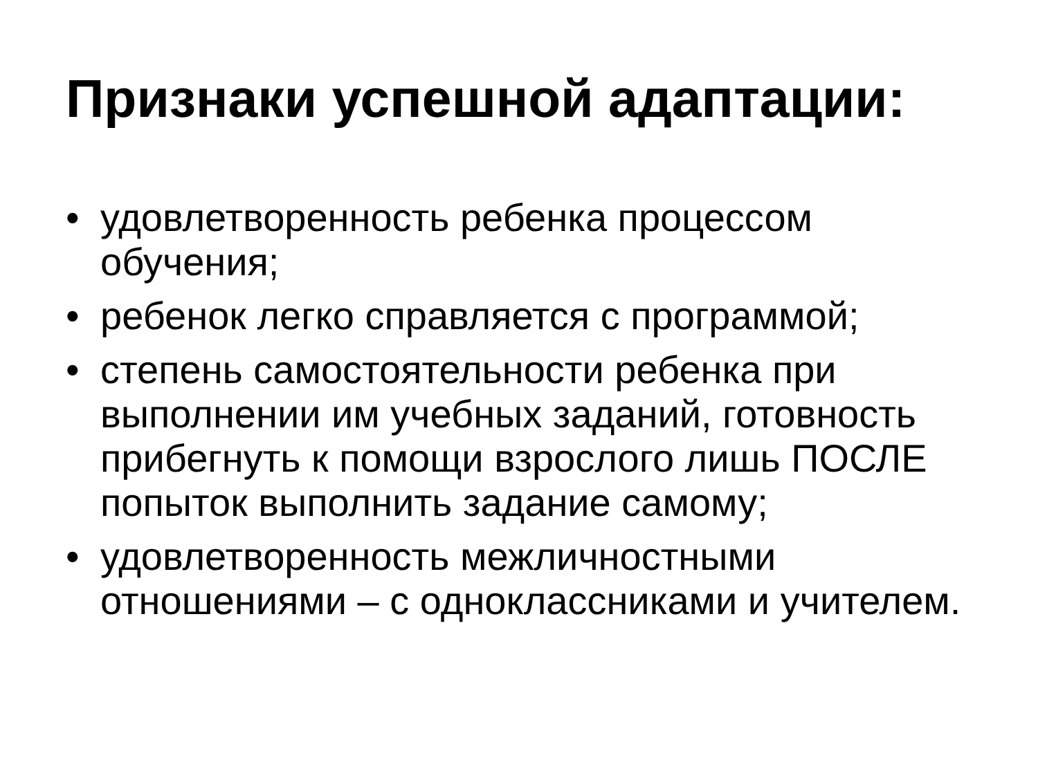Признаки успешной адаптации:
• удовлетворенность ребенка процессом обучения;
• ребенок легко справляется с программой;
• степень самостоятельности ребенка при выполнении им учебных заданий, готовность прибегнуть к помощи взрослого лишь ПОСЛЕ попыток выполнить задание самому;
• удовлетворенность межличностными отношениями – с одноклассниками и учителем.